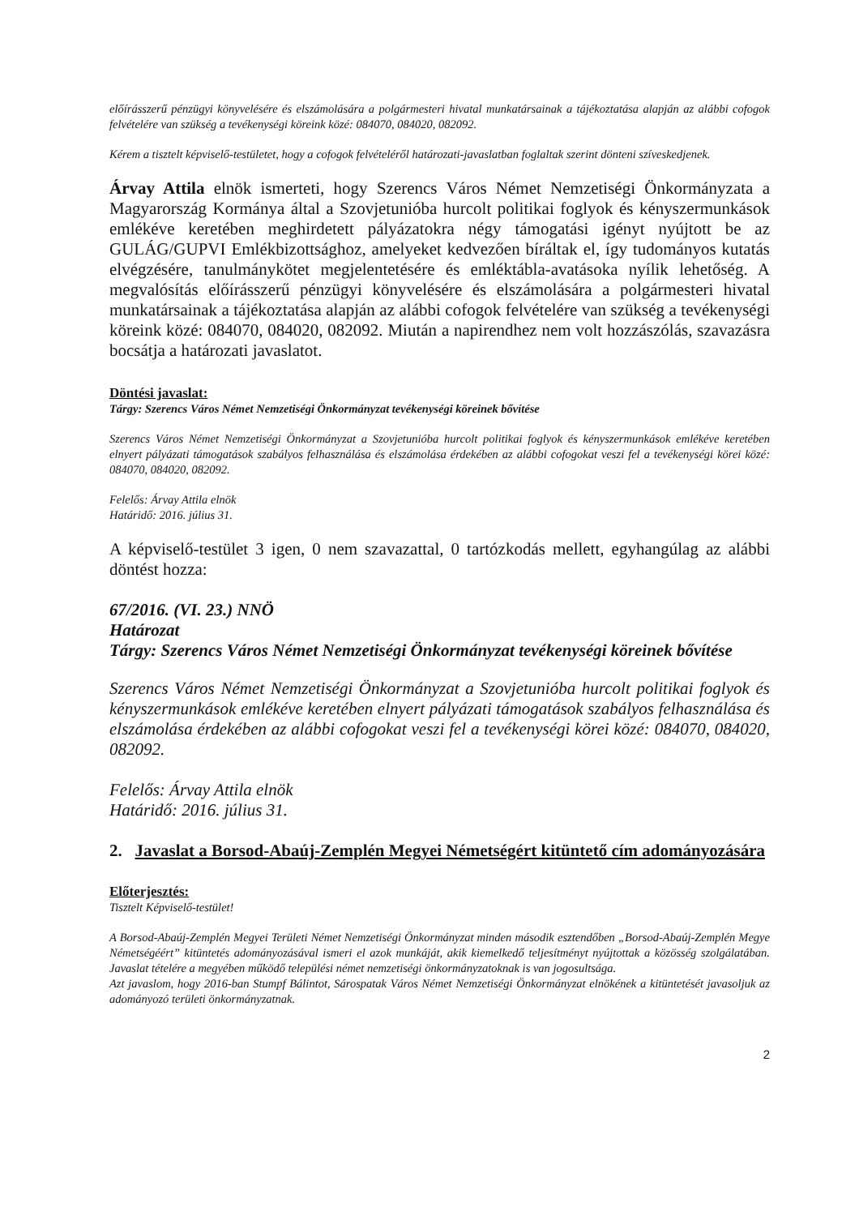előírásszerű pénzügyi könyvelésére és elszámolására a polgármesteri hivatal munkatársainak a tájékoztatása alapján az alábbi cofogok felvételére van szükség a tevékenységi köreink közé: 084070, 084020, 082092.
Kérem a tisztelt képviselő-testületet, hogy a cofogok felvételéről határozati-javaslatban foglaltak szerint dönteni szíveskedjenek.
Árvay Attila elnök ismerteti, hogy Szerencs Város Német Nemzetiségi Önkormányzata a Magyarország Kormánya által a Szovjetunióba hurcolt politikai foglyok és kényszermunkások emlékéve keretében meghirdetett pályázatokra négy támogatási igényt nyújtott be az GULÁG/GUPVI Emlékbizottsághoz, amelyeket kedvezően bíráltak el, így tudományos kutatás elvégzésére, tanulmánykötet megjelentetésére és emléktábla-avatásoka nyílik lehetőség. A megvalósítás előírásszerű pénzügyi könyvelésére és elszámolására a polgármesteri hivatal munkatársainak a tájékoztatása alapján az alábbi cofogok felvételére van szükség a tevékenységi köreink közé: 084070, 084020, 082092. Miután a napirendhez nem volt hozzászólás, szavazásra bocsátja a határozati javaslatot.
Döntési javaslat:
Tárgy: Szerencs Város Német Nemzetiségi Önkormányzat tevékenységi köreinek bővítése
Szerencs Város Német Nemzetiségi Önkormányzat a Szovjetunióba hurcolt politikai foglyok és kényszermunkások emlékéve keretében elnyert pályázati támogatások szabályos felhasználása és elszámolása érdekében az alábbi cofogokat veszi fel a tevékenységi körei közé: 084070, 084020, 082092.
Felelős: Árvay Attila elnök
Határidő: 2016. július 31.
A képviselő-testület 3 igen, 0 nem szavazattal, 0 tartózkodás mellett, egyhangúlag az alábbi döntést hozza:
67/2016. (VI. 23.) NNÖ
Határozat
Tárgy: Szerencs Város Német Nemzetiségi Önkormányzat tevékenységi köreinek bővítése
Szerencs Város Német Nemzetiségi Önkormányzat a Szovjetunióba hurcolt politikai foglyok és kényszermunkások emlékéve keretében elnyert pályázati támogatások szabályos felhasználása és elszámolása érdekében az alábbi cofogokat veszi fel a tevékenységi körei közé: 084070, 084020, 082092.
Felelős: Árvay Attila elnök
Határidő: 2016. július 31.
2. Javaslat a Borsod-Abaúj-Zemplén Megyei Németségért kitüntető cím adományozására
Előterjesztés:
Tisztelt Képviselő-testület!
A Borsod-Abaúj-Zemplén Megyei Területi Német Nemzetiségi Önkormányzat minden második esztendőben „Borsod-Abaúj-Zemplén Megye Németségéért” kitüntetés adományozásával ismeri el azok munkáját, akik kiemelkedő teljesítményt nyújtottak a közösség szolgálatában. Javaslat tételére a megyében működő települési német nemzetiségi önkormányzatoknak is van jogosultsága.
Azt javaslom, hogy 2016-ban Stumpf Bálintot, Sárospatak Város Német Nemzetiségi Önkormányzat elnökének a kitüntetését javasoljuk az adományozó területi önkormányzatnak.
2